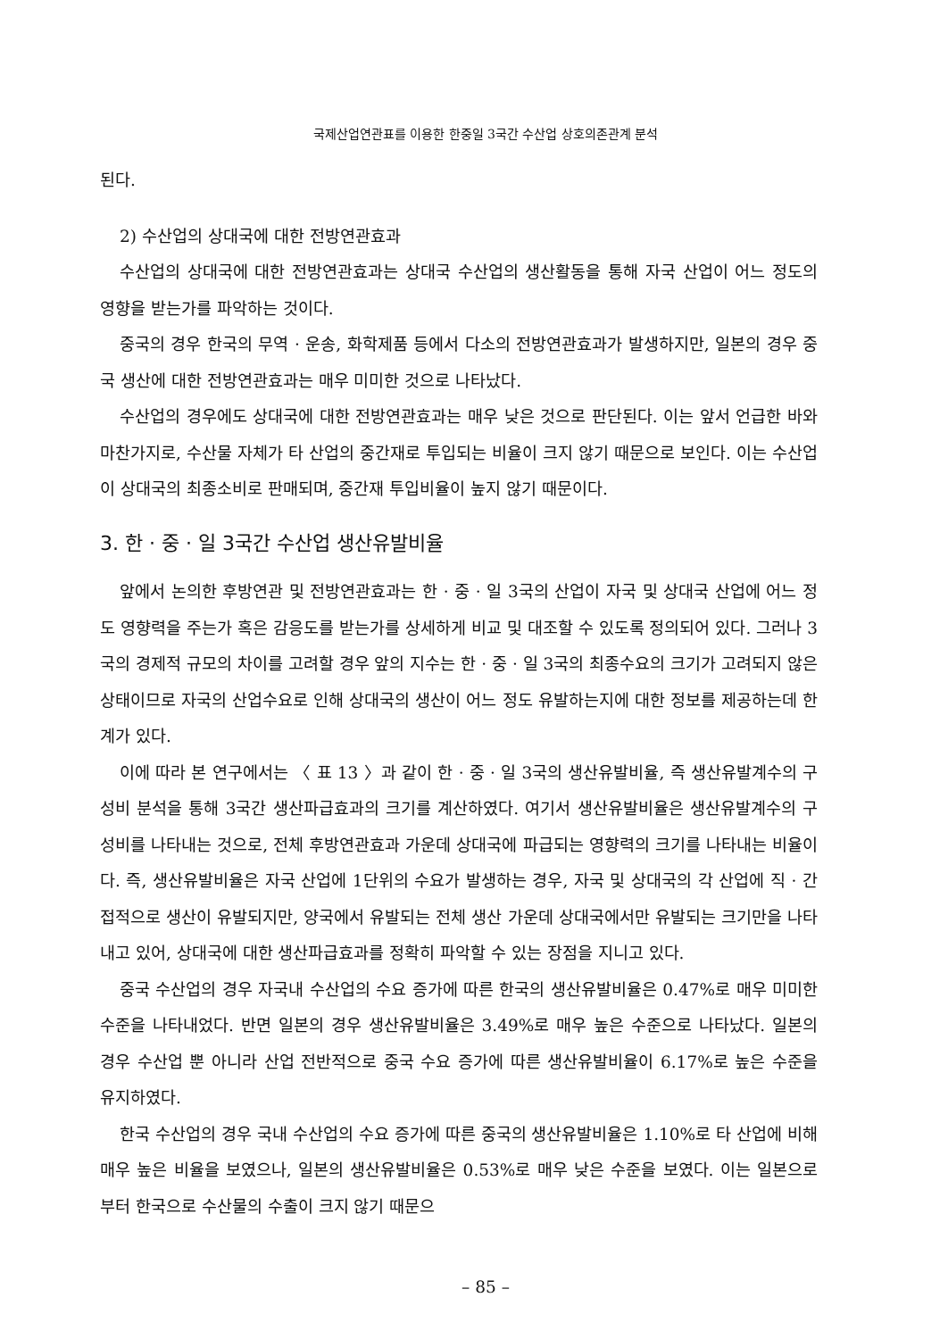국제산업연관표를 이용한 한중일 3국간 수산업 상호의존관계 분석
된다.
2) 수산업의 상대국에 대한 전방연관효과
수산업의 상대국에 대한 전방연관효과는 상대국 수산업의 생산활동을 통해 자국 산업이 어느 정도의 영향을 받는가를 파악하는 것이다.
중국의 경우 한국의 무역 · 운송, 화학제품 등에서 다소의 전방연관효과가 발생하지만, 일본의 경우 중국 생산에 대한 전방연관효과는 매우 미미한 것으로 나타났다.
수산업의 경우에도 상대국에 대한 전방연관효과는 매우 낮은 것으로 판단된다. 이는 앞서 언급한 바와 마찬가지로, 수산물 자체가 타 산업의 중간재로 투입되는 비율이 크지 않기 때문으로 보인다. 이는 수산업이 상대국의 최종소비로 판매되며, 중간재 투입비율이 높지 않기 때문이다.
3. 한 · 중 · 일 3국간 수산업 생산유발비율
앞에서 논의한 후방연관 및 전방연관효과는 한 · 중 · 일 3국의 산업이 자국 및 상대국 산업에 어느 정도 영향력을 주는가 혹은 감응도를 받는가를 상세하게 비교 및 대조할 수 있도록 정의되어 있다. 그러나 3국의 경제적 규모의 차이를 고려할 경우 앞의 지수는 한 · 중 · 일 3국의 최종수요의 크기가 고려되지 않은 상태이므로 자국의 산업수요로 인해 상대국의 생산이 어느 정도 유발하는지에 대한 정보를 제공하는데 한계가 있다.
이에 따라 본 연구에서는 〈 표 13 〉과 같이 한 · 중 · 일 3국의 생산유발비율, 즉 생산유발계수의 구성비 분석을 통해 3국간 생산파급효과의 크기를 계산하였다. 여기서 생산유발비율은 생산유발계수의 구성비를 나타내는 것으로, 전체 후방연관효과 가운데 상대국에 파급되는 영향력의 크기를 나타내는 비율이다. 즉, 생산유발비율은 자국 산업에 1단위의 수요가 발생하는 경우, 자국 및 상대국의 각 산업에 직 · 간접적으로 생산이 유발되지만, 양국에서 유발되는 전체 생산 가운데 상대국에서만 유발되는 크기만을 나타내고 있어, 상대국에 대한 생산파급효과를 정확히 파악할 수 있는 장점을 지니고 있다.
중국 수산업의 경우 자국내 수산업의 수요 증가에 따른 한국의 생산유발비율은 0.47%로 매우 미미한 수준을 나타내었다. 반면 일본의 경우 생산유발비율은 3.49%로 매우 높은 수준으로 나타났다. 일본의 경우 수산업 뿐 아니라 산업 전반적으로 중국 수요 증가에 따른 생산유발비율이 6.17%로 높은 수준을 유지하였다.
한국 수산업의 경우 국내 수산업의 수요 증가에 따른 중국의 생산유발비율은 1.10%로 타 산업에 비해 매우 높은 비율을 보였으나, 일본의 생산유발비율은 0.53%로 매우 낮은 수준을 보였다. 이는 일본으로부터 한국으로 수산물의 수출이 크지 않기 때문으
– 85 –